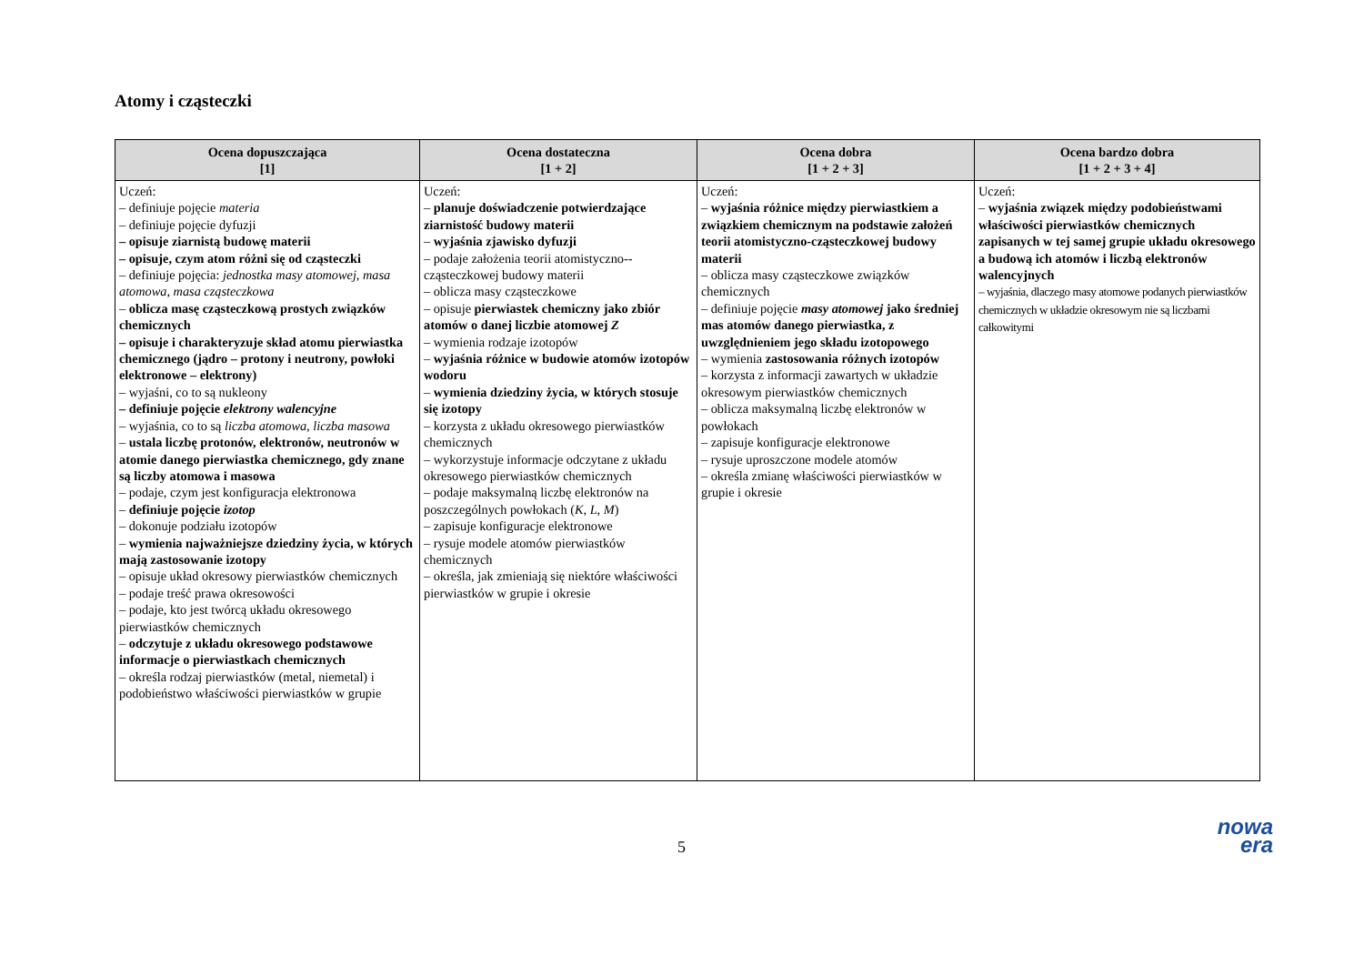Atomy i cząsteczki
| Ocena dopuszczająca [1] | Ocena dostateczna [1 + 2] | Ocena dobra [1 + 2 + 3] | Ocena bardzo dobra [1 + 2 + 3 + 4] |
| --- | --- | --- | --- |
| Uczeń: – definiuje pojęcie materia – definiuje pojęcie dyfuzji – opisuje ziarnistą budowę materii – opisuje, czym atom różni się od cząsteczki – definiuje pojęcia: jednostka masy atomowej , masa atomowa , masa cząsteczkowa – oblicza masę cząsteczkową prostych związków chemicznych – opisuje i charakteryzuje skład atomu pierwiastka chemicznego (jądro – protony i neutrony, powłoki elektronowe – elektrony) – wyjaśni, co to są nukleony – definiuje pojęcie elektrony walencyjne – wyjaśnia, co to są liczba atomowa , liczba masowa – ustala liczbę protonów, elektronów, neutronów w atomie danego pierwiastka chemicznego, gdy znane są liczby atomowa i masowa – podaje, czym jest konfiguracja elektronowa – definiuje pojęcie izotop – dokonuje podziału izotopów – wymienia najważniejsze dziedziny życia, w których mają zastosowanie izotopy – opisuje układ okresowy pierwiastków chemicznych – podaje treść prawa okresowości – podaje, kto jest twórcą układu okresowego pierwiastków chemicznych – odczytuje z układu okresowego podstawowe informacje o pierwiastkach chemicznych – określa rodzaj pierwiastków (metal, niemetal) i podobieństwo właściwości pierwiastków w grupie | Uczeń: – planuje doświadczenie potwierdzające ziarnistość budowy materii – wyjaśnia zjawisko dyfuzji – podaje założenia teorii atomistyczno--cząsteczkowej budowy materii – oblicza masy cząsteczkowe – opisuje pierwiastek chemiczny jako zbiór atomów o danej liczbie atomowej Z – wymienia rodzaje izotopów – wyjaśnia różnice w budowie atomów izotopów wodoru – wymienia dziedziny życia, w których stosuje się izotopy – korzysta z układu okresowego pierwiastków chemicznych – wykorzystuje informacje odczytane z układu okresowego pierwiastków chemicznych – podaje maksymalną liczbę elektronów na poszczególnych powłokach ( K , L , M ) – zapisuje konfiguracje elektronowe – rysuje modele atomów pierwiastków chemicznych – określa, jak zmieniają się niektóre właściwości pierwiastków w grupie i okresie | Uczeń: – wyjaśnia różnice między pierwiastkiem a związkiem chemicznym na podstawie założeń teorii atomistyczno-cząsteczkowej budowy materii – oblicza masy cząsteczkowe związków chemicznych – definiuje pojęcie masy atomowej jako średniej mas atomów danego pierwiastka, z uwzględnieniem jego składu izotopowego – wymienia zastosowania różnych izotopów – korzysta z informacji zawartych w układzie okresowym pierwiastków chemicznych – oblicza maksymalną liczbę elektronów w powłokach – zapisuje konfiguracje elektronowe – rysuje uproszczone modele atomów – określa zmianę właściwości pierwiastków w grupie i okresie | Uczeń: – wyjaśnia związek między podobieństwami właściwości pierwiastków chemicznych zapisanych w tej samej grupie układu okresowego a budową ich atomów i liczbą elektronów walencyjnych – wyjaśnia, dlaczego masy atomowe podanych pierwiastków chemicznych w układzie okresowym nie są liczbami całkowitymi |
5
nowa
era